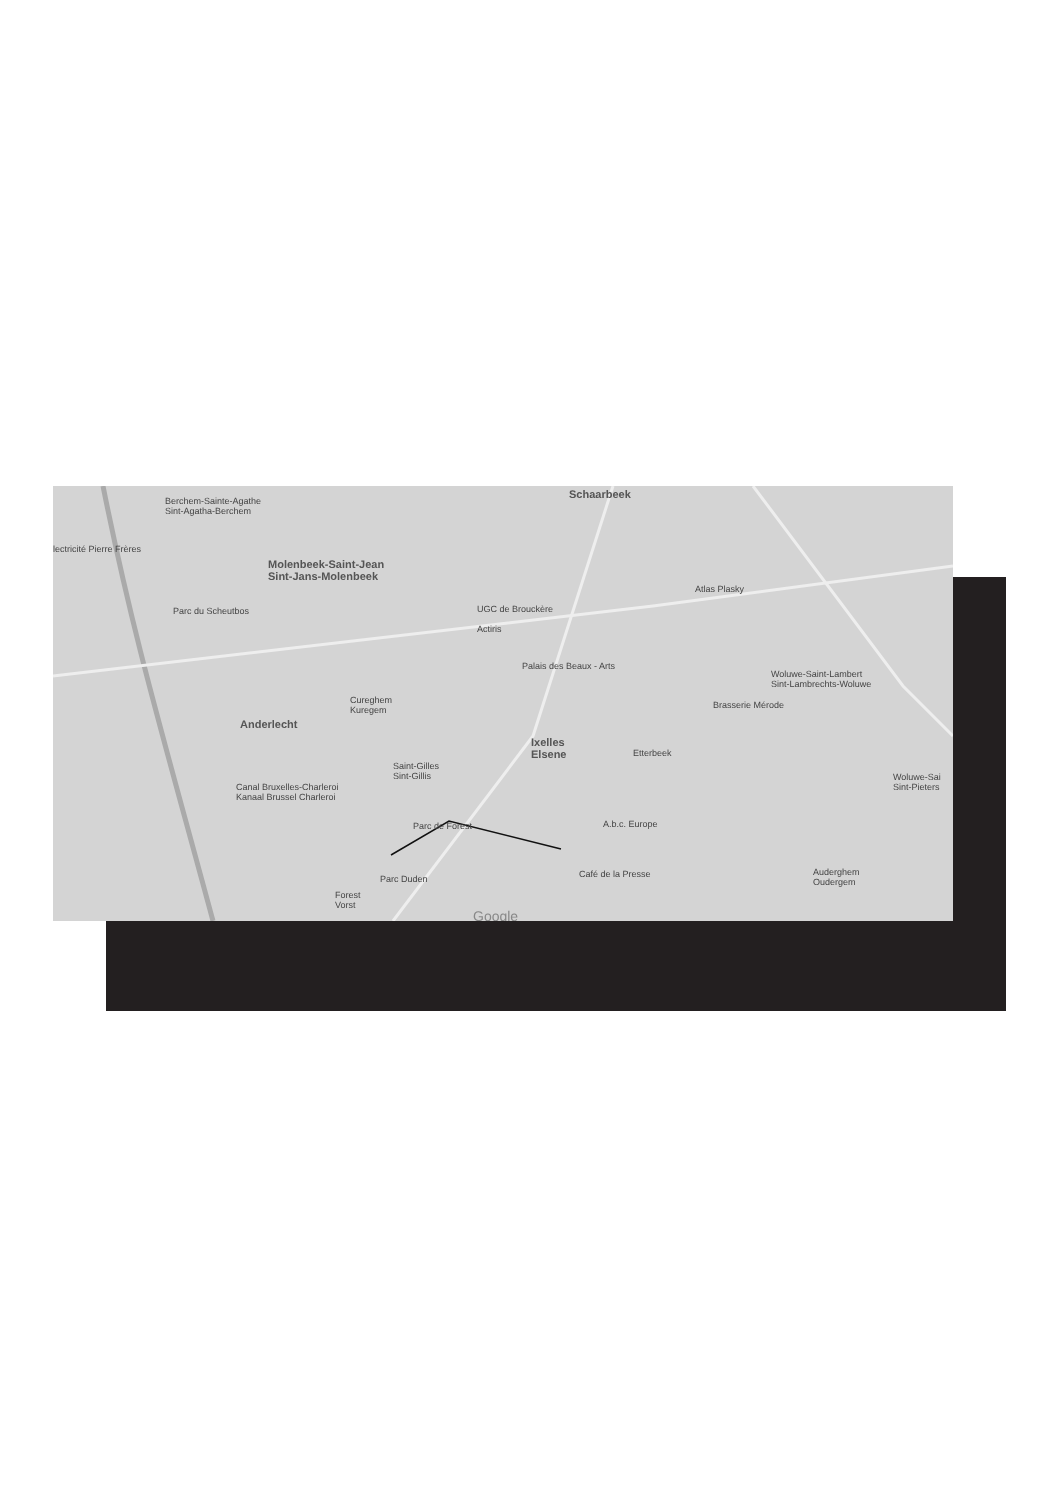Berchem-Sainte-Agathe
Sint-Agatha-Berchem
Schaarbeek
lectricité Pierre Frères
Molenbeek-Saint-Jean
Sint-Jans-Molenbeek
Parc du Scheutbos UGC de Brouckère
Actiris
Atlas Plasky
Palais des Beaux - Arts
Woluwe-Saint-Lambert
Sint-Lambrechts-Woluwe
Anderlecht
Cureghem
Kuregem
Brasserie Mérode
Ixelles
Elsene Etterbeek
Saint-Gilles
Sint-Gillis Woluwe-Sai
Sint-Pieters Canal Bruxelles-Charleroi
Kanaal Brussel Charleroi
A.b.c. Europe Parc de Forest
Parc Duden Café de la Presse
Forest
Vorst
Auderghem
Oudergem
Google